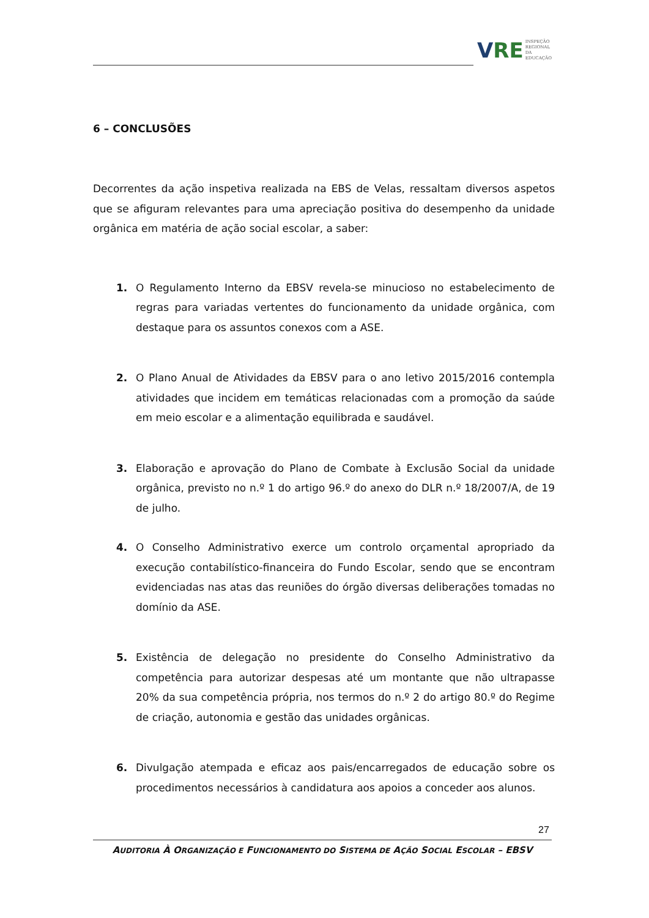V RE
INSPEÇÃO
REGIONAL
DA EDUCAÇÃO
6 – CONCLUSÕES
Decorrentes da ação inspetiva realizada na EBS de Velas, ressaltam diversos aspetos que se afiguram relevantes para uma apreciação positiva do desempenho da unidade orgânica em matéria de ação social escolar, a saber:
1. O Regulamento Interno da EBSV revela-se minucioso no estabelecimento de regras para variadas vertentes do funcionamento da unidade orgânica, com destaque para os assuntos conexos com a ASE.
2. O Plano Anual de Atividades da EBSV para o ano letivo 2015/2016 contempla atividades que incidem em temáticas relacionadas com a promoção da saúde em meio escolar e a alimentação equilibrada e saudável.
3. Elaboração e aprovação do Plano de Combate à Exclusão Social da unidade orgânica, previsto no n.º 1 do artigo 96.º do anexo do DLR n.º 18/2007/A, de 19 de julho.
4. O Conselho Administrativo exerce um controlo orçamental apropriado da execução contabilístico-financeira do Fundo Escolar, sendo que se encontram evidenciadas nas atas das reuniões do órgão diversas deliberações tomadas no domínio da ASE.
5. Existência de delegação no presidente do Conselho Administrativo da competência para autorizar despesas até um montante que não ultrapasse 20% da sua competência própria, nos termos do n.º 2 do artigo 80.º do Regime de criação, autonomia e gestão das unidades orgânicas.
6. Divulgação atempada e eficaz aos pais/encarregados de educação sobre os procedimentos necessários à candidatura aos apoios a conceder aos alunos.
27
AUDITORIA À ORGANIZAÇÃO E FUNCIONAMENTO DO SISTEMA DE AÇÃO SOCIAL ESCOLAR – EBSV